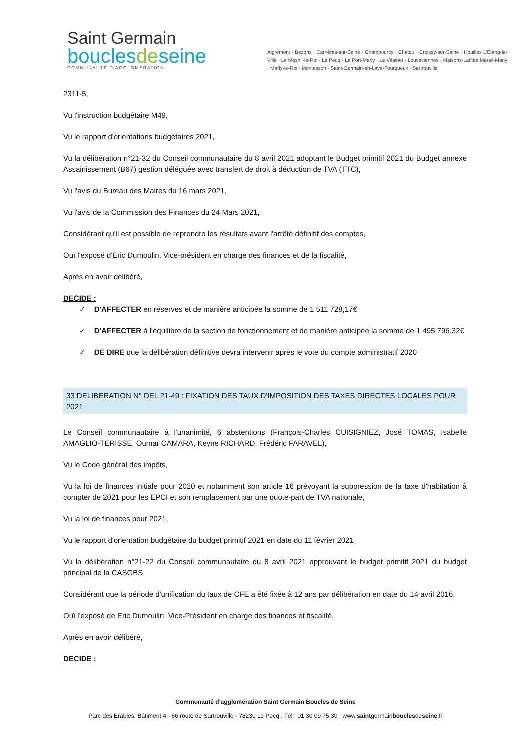Saint Germain
bouclesdeseine
COMMUNAUTÉ D'AGGLOMÉRATION
Aigremont · Bezons · Carrières-sur-Seine · Chambourcy · Chatou · Croissy-sur-Seine · Houilles L'Étang-la-Ville · Le Mesnil-le-Roi · Le Pecq · Le Port-Marly · Le Vésinet · Louveciennes · Maisons-Laffitte Mareil-Marly · Marly-le-Roi · Montesson · Saint-Germain-en-Laye-Fourqueux · Sartrouville
2311-5,
Vu l'instruction budgétaire M49,
Vu le rapport d'orientations budgétaires 2021,
Vu la délibération n°21-32 du Conseil communautaire du 8 avril 2021 adoptant le Budget primitif 2021 du Budget annexe Assainissement (B67) gestion déléguée avec transfert de droit à déduction de TVA (TTC),
Vu l'avis du Bureau des Maires du 16 mars 2021,
Vu l'avis de la Commission des Finances du 24 Mars 2021,
Considérant qu'il est possible de reprendre les résultats avant l'arrêté définitif des comptes,
Ouï l'exposé d'Eric Dumoulin, Vice-président en charge des finances et de la fiscalité,
Après en avoir délibéré,
DECIDE :
✓ D'AFFECTER en réserves et de manière anticipée la somme de 1 511 728,17€
✓ D'AFFECTER à l'équilibre de la section de fonctionnement et de manière anticipée la somme de 1 495 796,32€
✓ DE DIRE que la délibération définitive devra intervenir après le vote du compte administratif 2020
33 DELIBERATION N° DEL 21-49 : FIXATION DES TAUX D'IMPOSITION DES TAXES DIRECTES LOCALES POUR 2021
Le Conseil communautaire à l'unanimité, 6 abstentions (François-Charles CUISIGNIEZ, José TOMAS, Isabelle AMAGLIO-TERISSE, Oumar CAMARA, Keyne RICHARD, Frédéric FARAVEL),
Vu le Code général des impôts,
Vu la loi de finances initiale pour 2020 et notamment son article 16 prévoyant la suppression de la taxe d'habitation à compter de 2021 pour les EPCI et son remplacement par une quote-part de TVA nationale,
Vu la loi de finances pour 2021,
Vu le rapport d'orientation budgétaire du budget primitif 2021 en date du 11 février 2021
Vu la délibération n°21-22 du Conseil communautaire du 8 avril 2021 approuvant le budget primitif 2021 du budget principal de la CASGBS,
Considérant que la période d'unification du taux de CFE a été fixée à 12 ans par délibération en date du 14 avril 2016,
Ouï l'exposé de Eric Dumoulin, Vice-Président en charge des finances et fiscalité,
Après en avoir délibéré,
DECIDE :
Communauté d'agglomération Saint Germain Boucles de Seine
Parc des Erables, Bâtiment 4 - 66 route de Sartrouville - 78230 Le Pecq . Tél : 01 30 09 75 30 . www.saintgermainbouclesdeseine.fr